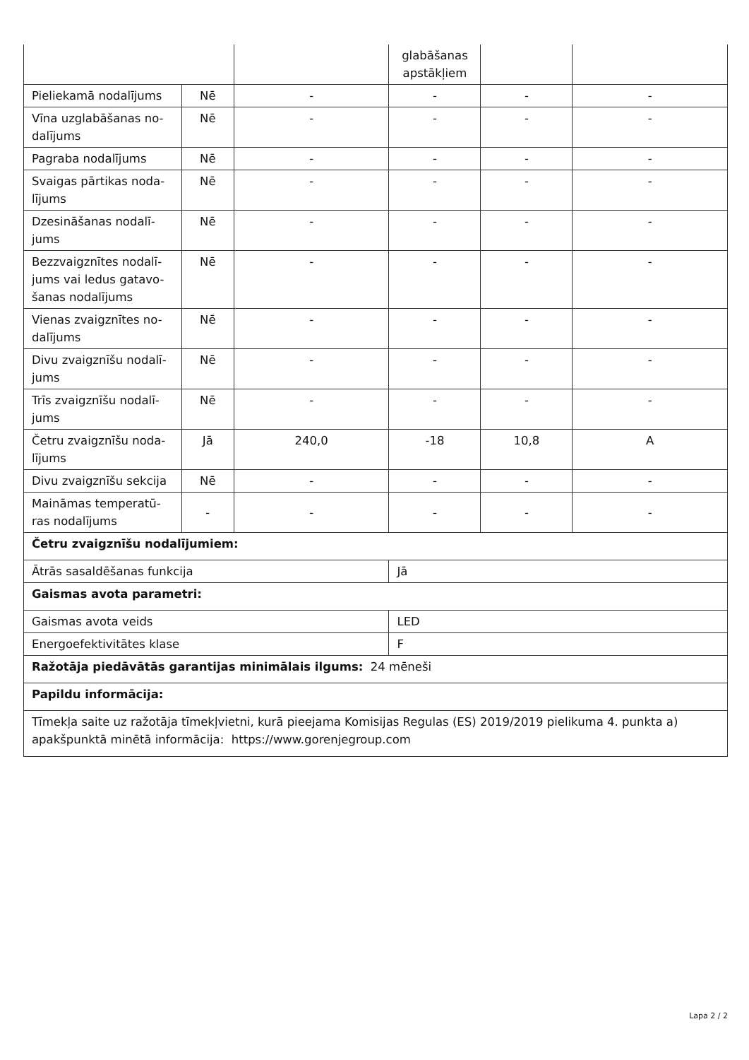| | | | glabāšanas apstākļiem | | |
| Pieliekamā nodalījums | Nē | - | - | - | - |
| Vīna uzglabāšanas no-dalījums | Nē | - | - | - | - |
| Pagraba nodalījums | Nē | - | - | - | - |
| Svaigas pārtikas noda-lījums | Nē | - | - | - | - |
| Dzesināšanas nodalī-jums | Nē | - | - | - | - |
| Bezzvaigznītes nodalī-jums vai ledus gatavo-šanas nodalījums | Nē | - | - | - | - |
| Vienas zvaigznītes no-dalījums | Nē | - | - | - | - |
| Divu zvaigznīšu nodalī-jums | Nē | - | - | - | - |
| Trīs zvaigznīšu nodalī-jums | Nē | - | - | - | - |
| Četru zvaigznīšu noda-lījums | Jā | 240,0 | -18 | 10,8 | A |
| Divu zvaigznīšu sekcija | Nē | - | - | - | - |
| Maināmas temperatū-ras nodalījums | - | - | - | - | - |
| Četru zvaigznīšu nodalījumiem: | | | | | |
| Ātrās sasaldēšanas funkcija | | | Jā | | |
| Gaismas avota parametri: | | | | | |
| Gaismas avota veids | | | LED | | |
| Energoefektivitātes klase | | | F | | |
| Ražotāja piedāvātās garantijas minimālais ilgums: 24 mēneši | | | | | |
| Papildu informācija: | | | | | |
| Tīmekļa saite uz ražotāja tīmekļvietni, kurā pieejama Komisijas Regulas (ES) 2019/2019 pielikuma 4. punkta a) apakšpunktā minētā informācija: https://www.gorenjegroup.com | | | | | |
Lapa 2 / 2